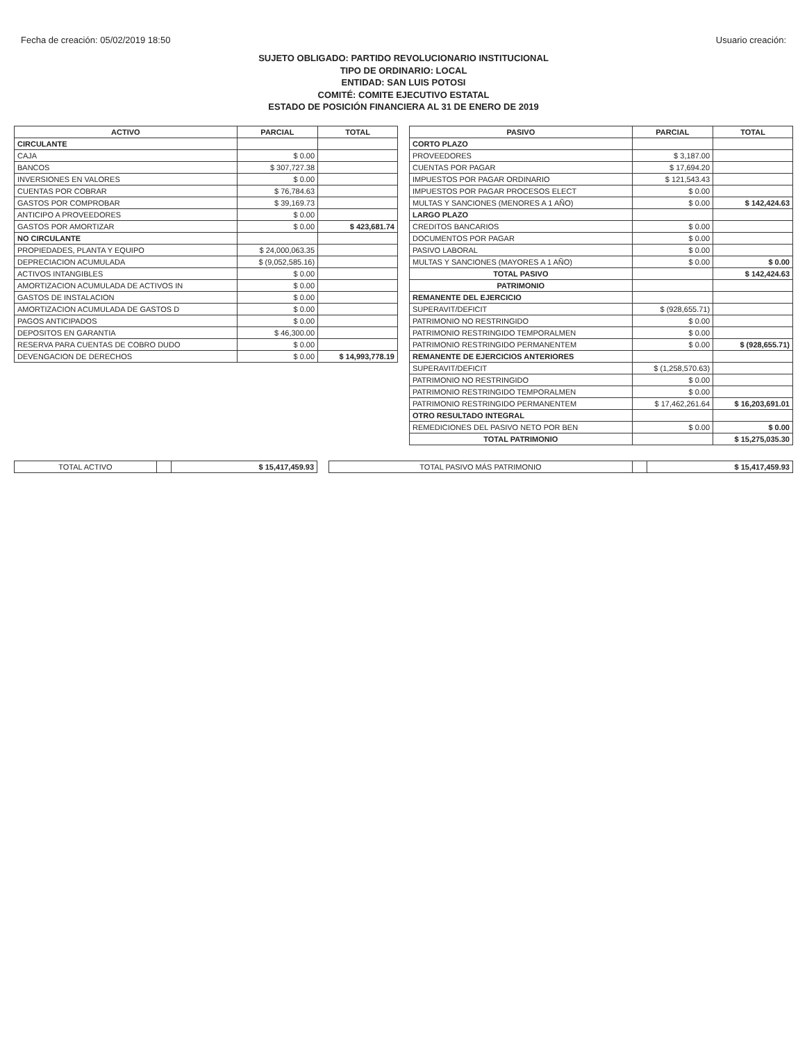Fecha de creación: 05/02/2019 18:50 Usuario creación:
SUJETO OBLIGADO: PARTIDO REVOLUCIONARIO INSTITUCIONAL
TIPO DE ORDINARIO: LOCAL
ENTIDAD: SAN LUIS POTOSI
COMITÉ: COMITE EJECUTIVO ESTATAL
ESTADO DE POSICIÓN FINANCIERA AL 31 DE ENERO DE 2019
| ACTIVO | PARCIAL | TOTAL | | PASIVO | PARCIAL | TOTAL |
| CIRCULANTE | | | | CORTO PLAZO | | |
| CAJA | $ 0.00 | | | PROVEEDORES | $ 3,187.00 | |
| BANCOS | $ 307,727.38 | | | CUENTAS POR PAGAR | $ 17,694.20 | |
| INVERSIONES EN VALORES | $ 0.00 | | | IMPUESTOS POR PAGAR ORDINARIO | $ 121,543.43 | |
| CUENTAS POR COBRAR | $ 76,784.63 | | | IMPUESTOS POR PAGAR PROCESOS ELECT | $ 0.00 | |
| GASTOS POR COMPROBAR | $ 39,169.73 | | | MULTAS Y SANCIONES (MENORES A 1 AÑO) | $ 0.00 | $ 142,424.63 |
| ANTICIPO A PROVEEDORES | $ 0.00 | | | LARGO PLAZO | | |
| GASTOS POR AMORTIZAR | $ 0.00 | $ 423,681.74 | | CREDITOS BANCARIOS | $ 0.00 | |
| NO CIRCULANTE | | | | DOCUMENTOS POR PAGAR | $ 0.00 | |
| PROPIEDADES, PLANTA Y EQUIPO | $ 24,000,063.35 | | | PASIVO LABORAL | $ 0.00 | |
| DEPRECIACION ACUMULADA | $ (9,052,585.16) | | | MULTAS Y SANCIONES (MAYORES A 1 AÑO) | $ 0.00 | $ 0.00 |
| ACTIVOS INTANGIBLES | $ 0.00 | | | TOTAL PASIVO | | $ 142,424.63 |
| AMORTIZACION ACUMULADA DE ACTIVOS IN | $ 0.00 | | | PATRIMONIO | | |
| GASTOS DE INSTALACION | $ 0.00 | | | REMANENTE DEL EJERCICIO | | |
| AMORTIZACION ACUMULADA DE GASTOS D | $ 0.00 | | | SUPERAVIT/DEFICIT | $ (928,655.71) | |
| PAGOS ANTICIPADOS | $ 0.00 | | | PATRIMONIO NO RESTRINGIDO | $ 0.00 | |
| DEPOSITOS EN GARANTIA | $ 46,300.00 | | | PATRIMONIO RESTRINGIDO TEMPORALMEN | $ 0.00 | |
| RESERVA PARA CUENTAS DE COBRO DUDO | $ 0.00 | | | PATRIMONIO RESTRINGIDO PERMANENTEM | $ 0.00 | $ (928,655.71) |
| DEVENGACION DE DERECHOS | $ 0.00 | $ 14,993,778.19 | | REMANENTE DE EJERCICIOS ANTERIORES | | |
| | | | | SUPERAVIT/DEFICIT | $ (1,258,570.63) | |
| | | | | PATRIMONIO NO RESTRINGIDO | $ 0.00 | |
| | | | | PATRIMONIO RESTRINGIDO TEMPORALMEN | $ 0.00 | |
| | | | | PATRIMONIO RESTRINGIDO PERMANENTEM | $ 17,462,261.64 | $ 16,203,691.01 |
| | | | | OTRO RESULTADO INTEGRAL | | |
| | | | | REMEDICIONES DEL PASIVO NETO POR BEN | $ 0.00 | $ 0.00 |
| | | | | TOTAL PATRIMONIO | | $ 15,275,035.30 |
| TOTAL ACTIVO | | $ 15,417,459.93 | | TOTAL PASIVO MÁS PATRIMONIO | | $ 15,417,459.93 |